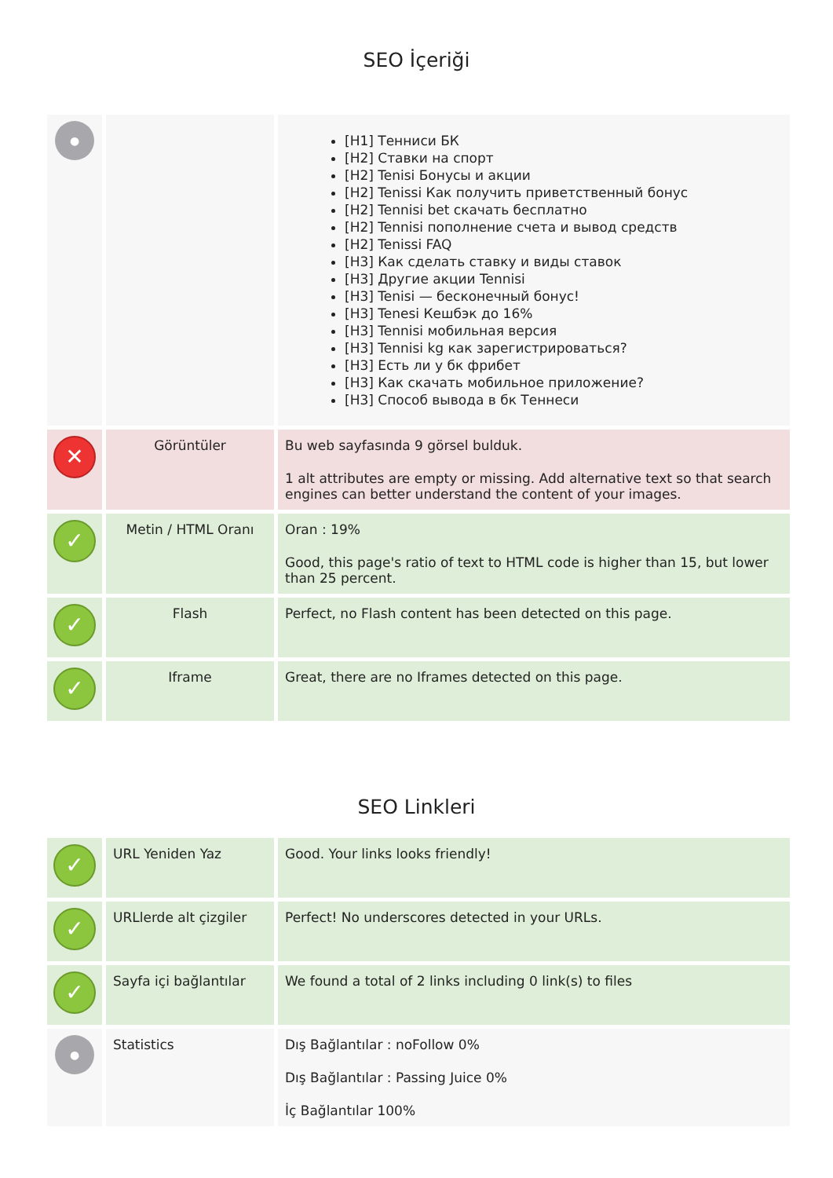SEO İçeriği
| ● | | [H1] Тенниси БК [H2] Ставки на спорт [H2] Tenisi Бонусы и акции [H2] Tenissi Как получить приветственный бонус [H2] Tennisi bet скачать бесплатно [H2] Tennisi пополнение счета и вывод средств [H2] Tenissi FAQ [H3] Как сделать ставку и виды ставок [H3] Другие акции Tennisi [H3] Tenisi — бесконечный бонус! [H3] Tenesi Кешбэк до 16% [H3] Tennisi мобильная версия [H3] Tennisi kg как зарегистрироваться? [H3] Есть ли у бк фрибет [H3] Как скачать мобильное приложение? [H3] Способ вывода в бк Теннеси |
| ✕ | Görüntüler | Bu web sayfasında 9 görsel bulduk. 1 alt attributes are empty or missing. Add alternative text so that search engines can better understand the content of your images. |
| ✓ | Metin / HTML Oranı | Oran : 19% Good, this page's ratio of text to HTML code is higher than 15, but lower than 25 percent. |
| ✓ | Flash | Perfect, no Flash content has been detected on this page. |
| ✓ | Iframe | Great, there are no Iframes detected on this page. |
SEO Linkleri
| ✓ | URL Yeniden Yaz | Good. Your links looks friendly! |
| ✓ | URLlerde alt çizgiler | Perfect! No underscores detected in your URLs. |
| ✓ | Sayfa içi bağlantılar | We found a total of 2 links including 0 link(s) to files |
| ● | Statistics | Dış Bağlantılar : noFollow 0% Dış Bağlantılar : Passing Juice 0% İç Bağlantılar 100% |